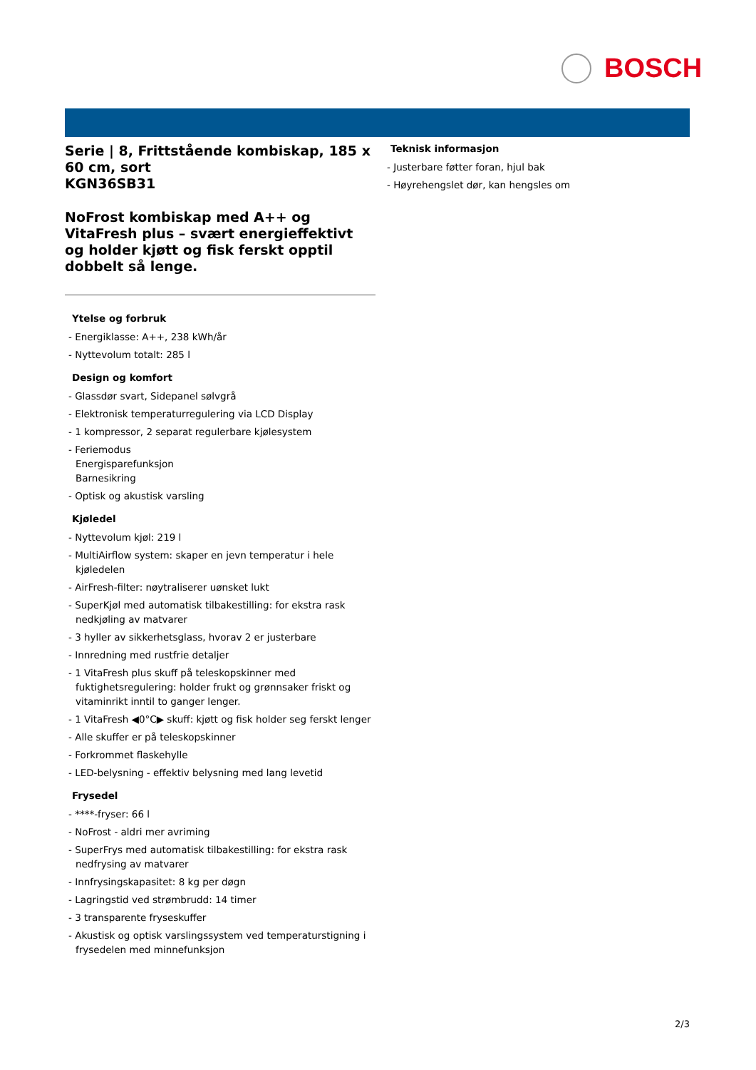BOSCH
Serie | 8, Frittstående kombiskap, 185 x 60 cm, sort
KGN36SB31
NoFrost kombiskap med A++ og VitaFresh plus – svært energieffektivt og holder kjøtt og fisk ferskt opptil dobbelt så lenge.
Ytelse og forbruk
- Energiklasse: A++, 238 kWh/år
- Nyttevolum totalt: 285 l
Design og komfort
- Glassdør svart, Sidepanel sølvgrå
- Elektronisk temperaturregulering via LCD Display
- 1 kompressor, 2 separat regulerbare kjølesystem
- Feriemodus
Energisparefunksjon
Barnesikring
- Optisk og akustisk varsling
Kjøledel
- Nyttevolum kjøl: 219 l
- MultiAirflow system: skaper en jevn temperatur i hele kjøledelen
- AirFresh-filter: nøytraliserer uønsket lukt
- SuperKjøl med automatisk tilbakestilling: for ekstra rask nedkjøling av matvarer
- 3 hyller av sikkerhetsglass, hvorav 2 er justerbare
- Innredning med rustfrie detaljer
- 1 VitaFresh plus skuff på teleskopskinner med fuktighetsregulering: holder frukt og grønnsaker friskt og vitaminrikt inntil to ganger lenger.
- 1 VitaFresh ◀0°C▶ skuff: kjøtt og fisk holder seg ferskt lenger
- Alle skuffer er på teleskopskinner
- Forkrommet flaskehylle
- LED-belysning - effektiv belysning med lang levetid
Frysedel
- ****-fryser: 66 l
- NoFrost - aldri mer avriming
- SuperFrys med automatisk tilbakestilling: for ekstra rask nedfrysing av matvarer
- Innfrysingskapasitet: 8 kg per døgn
- Lagringstid ved strømbrudd: 14 timer
- 3 transparente fryseskuffer
- Akustisk og optisk varslingssystem ved temperaturstigning i frysedelen med minnefunksjon
Teknisk informasjon
- Justerbare føtter foran, hjul bak
- Høyrehengslet dør, kan hengsles om
2/3